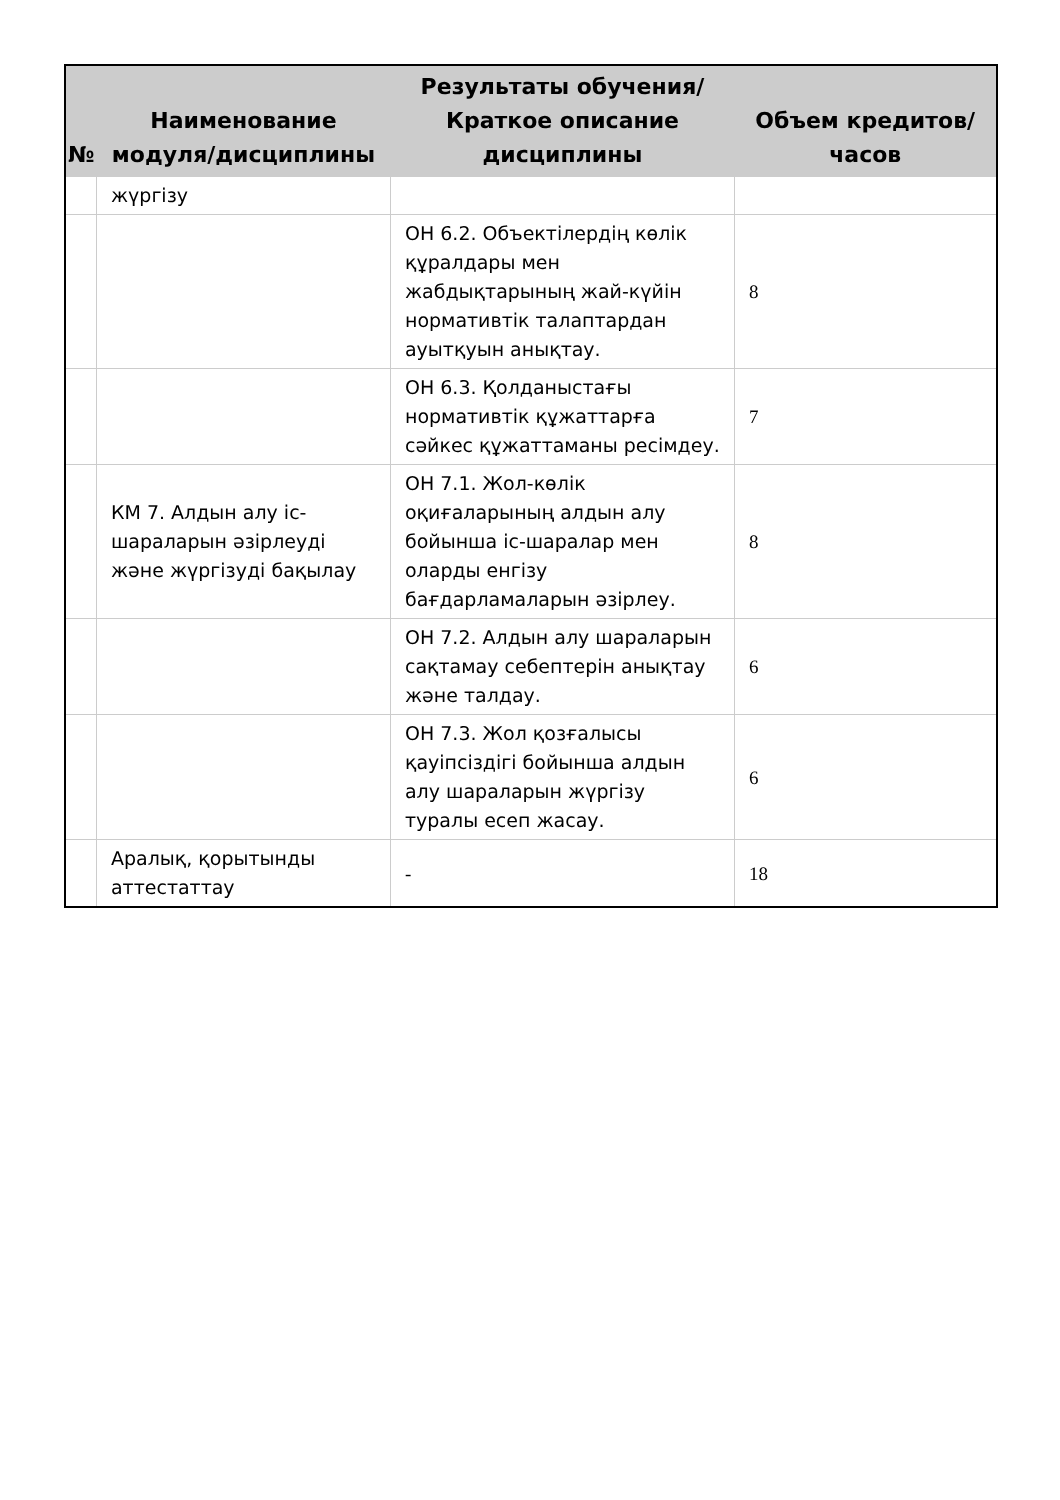| № | Наименование модуля/дисциплины | Результаты обучения/Краткое описание дисциплины | Объем кредитов/часов |
| --- | --- | --- | --- |
| | жүргізу | | |
| | | ОН 6.2. Объектілердің көлік құралдары мен жабдықтарының жай-күйін нормативтік талаптардан ауытқуын анықтау. | 8 |
| | | ОН 6.3. Қолданыстағы нормативтік құжаттарға сәйкес құжаттаманы ресімдеу. | 7 |
| | КМ 7. Алдын алу іс-шараларын әзірлеуді және жүргізуді бақылау | ОН 7.1. Жол-көлік оқиғаларының алдын алу бойынша іс-шаралар мен оларды енгізу бағдарламаларын әзірлеу. | 8 |
| | | ОН 7.2. Алдын алу шараларын сақтамау себептерін анықтау және талдау. | 6 |
| | | ОН 7.3. Жол қозғалысы қауіпсіздігі бойынша алдын алу шараларын жүргізу туралы есеп жасау. | 6 |
| | Аралық, қорытынды аттестаттау | - | 18 |